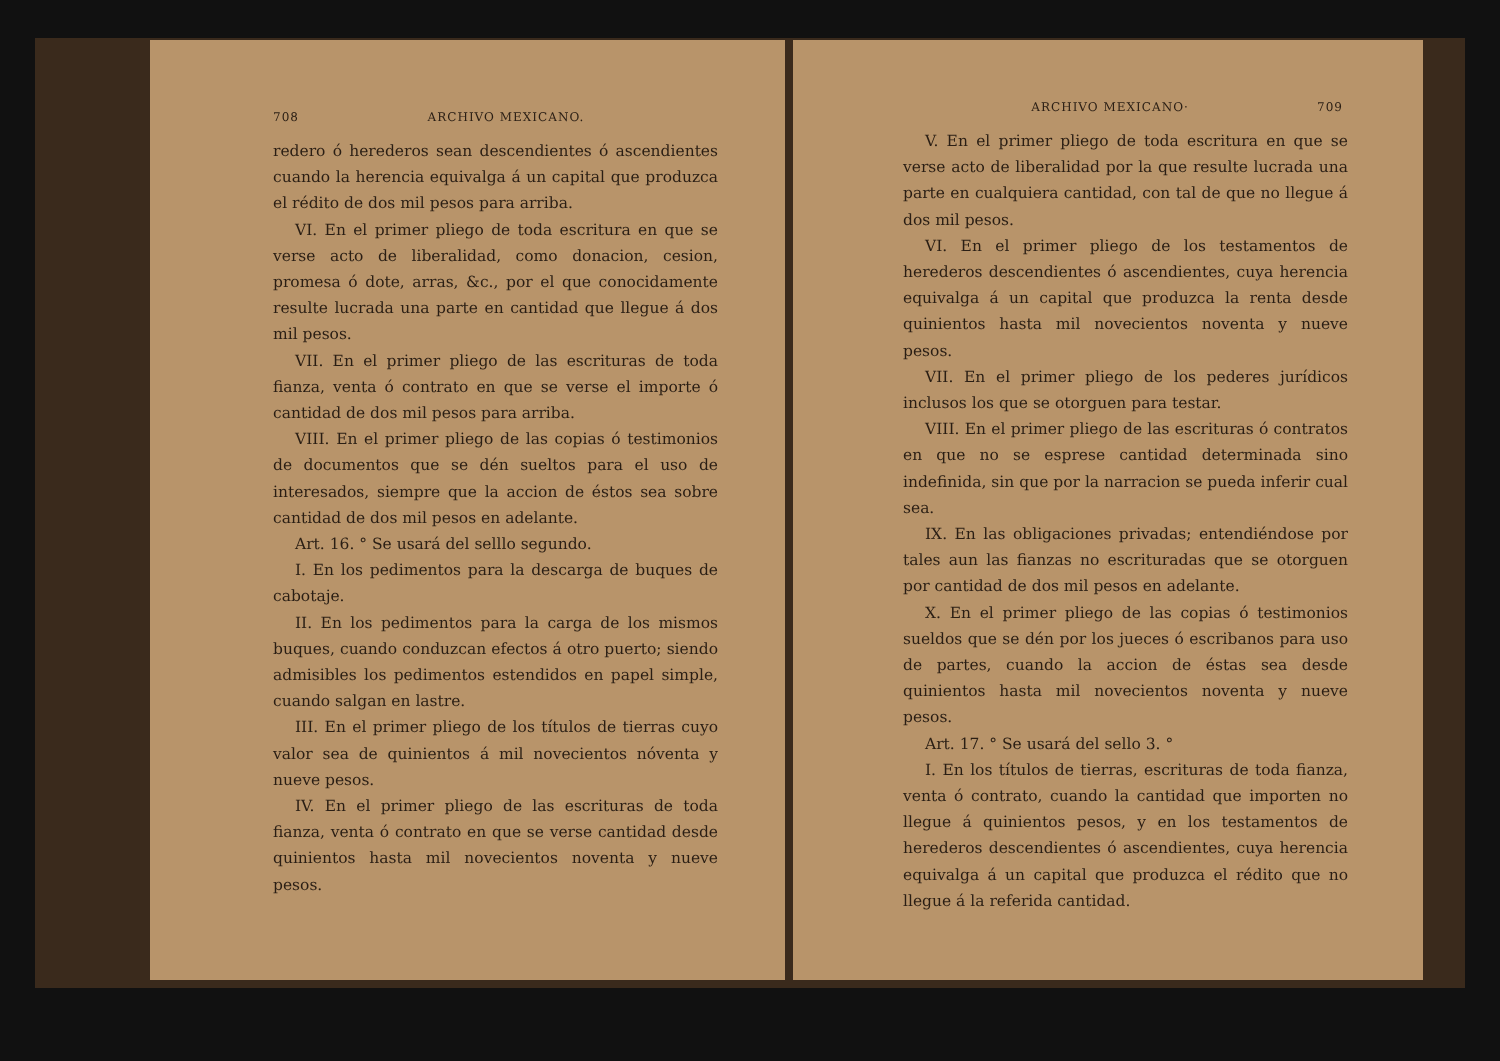708 ARCHIVO MEXICANO.
redero ó herederos sean descendientes ó ascendientes cuando la herencia equivalga á un capital que produzca el rédito de dos mil pesos para arriba.
VI. En el primer pliego de toda escritura en que se verse acto de liberalidad, como donacion, cesion, promesa ó dote, arras, &c., por el que conocidamente resulte lucrada una parte en cantidad que llegue á dos mil pesos.
VII. En el primer pliego de las escrituras de toda fianza, venta ó contrato en que se verse el importe ó cantidad de dos mil pesos para arriba.
VIII. En el primer pliego de las copias ó testimonios de documentos que se dén sueltos para el uso de interesados, siempre que la accion de éstos sea sobre cantidad de dos mil pesos en adelante.
Art. 16. ° Se usará del selllo segundo.
I. En los pedimentos para la descarga de buques de cabotaje.
II. En los pedimentos para la carga de los mismos buques, cuando conduzcan efectos á otro puerto; siendo admisibles los pedimentos estendidos en papel simple, cuando salgan en lastre.
III. En el primer pliego de los títulos de tierras cuyo valor sea de quinientos á mil novecientos nóventa y nueve pesos.
IV. En el primer pliego de las escrituras de toda fianza, venta ó contrato en que se verse cantidad desde quinientos hasta mil novecientos noventa y nueve pesos.
ARCHIVO MEXICANO· 709
V. En el primer pliego de toda escritura en que se verse acto de liberalidad por la que resulte lucrada una parte en cualquiera cantidad, con tal de que no llegue á dos mil pesos.
VI. En el primer pliego de los testamentos de herederos descendientes ó ascendientes, cuya herencia equivalga á un capital que produzca la renta desde quinientos hasta mil novecientos noventa y nueve pesos.
VII. En el primer pliego de los pederes jurídicos inclusos los que se otorguen para testar.
VIII. En el primer pliego de las escrituras ó contratos en que no se esprese cantidad determinada sino indefinida, sin que por la narracion se pueda inferir cual sea.
IX. En las obligaciones privadas; entendiéndose por tales aun las fianzas no escrituradas que se otorguen por cantidad de dos mil pesos en adelante.
X. En el primer pliego de las copias ó testimonios sueldos que se dén por los jueces ó escribanos para uso de partes, cuando la accion de éstas sea desde quinientos hasta mil novecientos noventa y nueve pesos.
Art. 17. ° Se usará del sello 3. °
I. En los títulos de tierras, escrituras de toda fianza, venta ó contrato, cuando la cantidad que importen no llegue á quinientos pesos, y en los testamentos de herederos descendientes ó ascendientes, cuya herencia equivalga á un capital que produzca el rédito que no llegue á la referida cantidad.